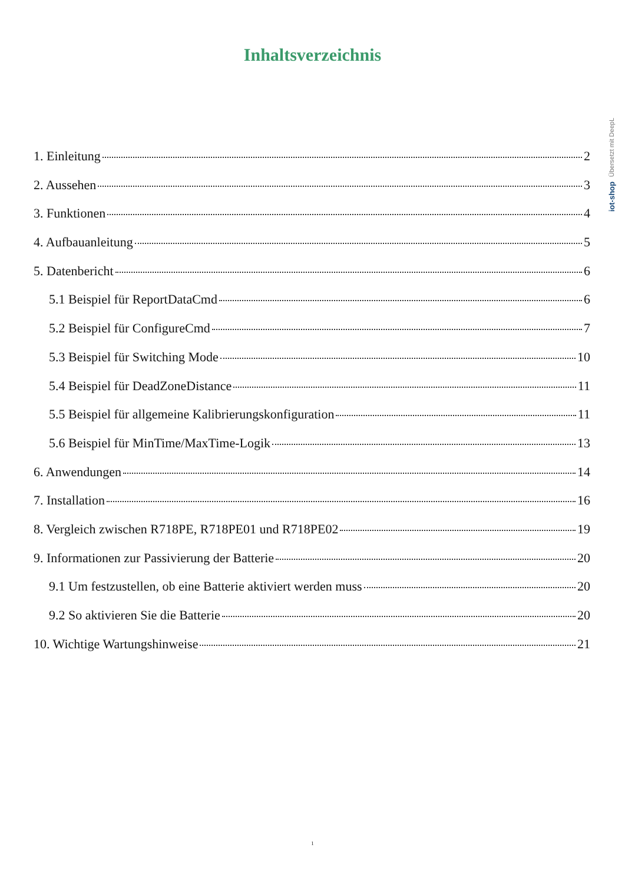Inhaltsverzeichnis
1. Einleitung 2
2. Aussehen 3
3. Funktionen 4
4. Aufbauanleitung 5
5. Datenbericht 6
5.1 Beispiel für ReportDataCmd 6
5.2 Beispiel für ConfigureCmd 7
5.3 Beispiel für Switching Mode 10
5.4 Beispiel für DeadZoneDistance 11
5.5 Beispiel für allgemeine Kalibrierungskonfiguration 11
5.6 Beispiel für MinTime/MaxTime-Logik 13
6. Anwendungen 14
7. Installation 16
8. Vergleich zwischen R718PE, R718PE01 und R718PE02 19
9. Informationen zur Passivierung der Batterie 20
9.1 Um festzustellen, ob eine Batterie aktiviert werden muss 20
9.2 So aktivieren Sie die Batterie 20
10. Wichtige Wartungshinweise 21
Übersetzt mit DeepL
iot-shop
1